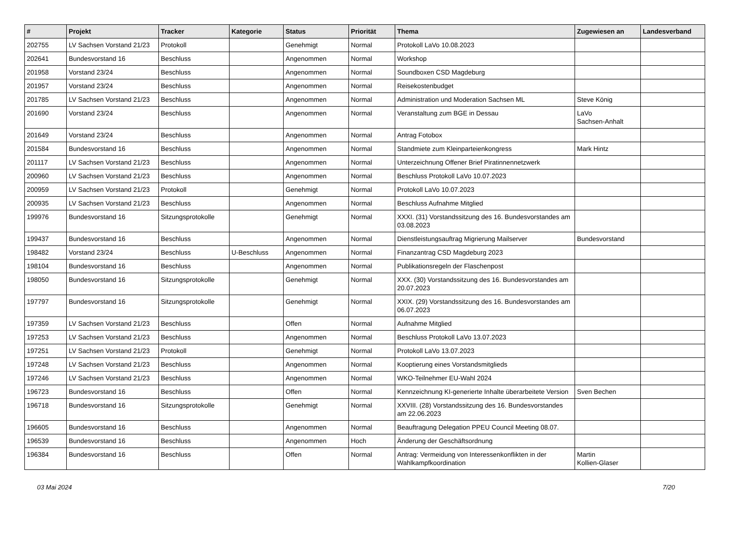| # | Projekt | Tracker | Kategorie | Status | Priorität | Thema | Zugewiesen an | Landesverband |
| --- | --- | --- | --- | --- | --- | --- | --- | --- |
| 202755 | LV Sachsen Vorstand 21/23 | Protokoll | | Genehmigt | Normal | Protokoll LaVo 10.08.2023 | | |
| 202641 | Bundesvorstand 16 | Beschluss | | Angenommen | Normal | Workshop | | |
| 201958 | Vorstand 23/24 | Beschluss | | Angenommen | Normal | Soundboxen CSD Magdeburg | | |
| 201957 | Vorstand 23/24 | Beschluss | | Angenommen | Normal | Reisekostenbudget | | |
| 201785 | LV Sachsen Vorstand 21/23 | Beschluss | | Angenommen | Normal | Administration und Moderation Sachsen ML | Steve König | |
| 201690 | Vorstand 23/24 | Beschluss | | Angenommen | Normal | Veranstaltung zum BGE in Dessau | LaVo Sachsen-Anhalt | |
| 201649 | Vorstand 23/24 | Beschluss | | Angenommen | Normal | Antrag Fotobox | | |
| 201584 | Bundesvorstand 16 | Beschluss | | Angenommen | Normal | Standmiete zum Kleinparteienkongress | Mark Hintz | |
| 201117 | LV Sachsen Vorstand 21/23 | Beschluss | | Angenommen | Normal | Unterzeichnung Offener Brief Piratinnennetzwerk | | |
| 200960 | LV Sachsen Vorstand 21/23 | Beschluss | | Angenommen | Normal | Beschluss Protokoll LaVo 10.07.2023 | | |
| 200959 | LV Sachsen Vorstand 21/23 | Protokoll | | Genehmigt | Normal | Protokoll LaVo 10.07.2023 | | |
| 200935 | LV Sachsen Vorstand 21/23 | Beschluss | | Angenommen | Normal | Beschluss Aufnahme Mitglied | | |
| 199976 | Bundesvorstand 16 | Sitzungsprotokolle | | Genehmigt | Normal | XXXI. (31) Vorstandssitzung des 16. Bundesvorstandes am 03.08.2023 | | |
| 199437 | Bundesvorstand 16 | Beschluss | | Angenommen | Normal | Dienstleistungsauftrag Migrierung Mailserver | Bundesvorstand | |
| 198482 | Vorstand 23/24 | Beschluss | U-Beschluss | Angenommen | Normal | Finanzantrag CSD Magdeburg 2023 | | |
| 198104 | Bundesvorstand 16 | Beschluss | | Angenommen | Normal | Publikationsregeln der Flaschenpost | | |
| 198050 | Bundesvorstand 16 | Sitzungsprotokolle | | Genehmigt | Normal | XXX. (30) Vorstandssitzung des 16. Bundesvorstandes am 20.07.2023 | | |
| 197797 | Bundesvorstand 16 | Sitzungsprotokolle | | Genehmigt | Normal | XXIX. (29) Vorstandssitzung des 16. Bundesvorstandes am 06.07.2023 | | |
| 197359 | LV Sachsen Vorstand 21/23 | Beschluss | | Offen | Normal | Aufnahme Mitglied | | |
| 197253 | LV Sachsen Vorstand 21/23 | Beschluss | | Angenommen | Normal | Beschluss Protokoll LaVo 13.07.2023 | | |
| 197251 | LV Sachsen Vorstand 21/23 | Protokoll | | Genehmigt | Normal | Protokoll LaVo 13.07.2023 | | |
| 197248 | LV Sachsen Vorstand 21/23 | Beschluss | | Angenommen | Normal | Kooptierung eines Vorstandsmitglieds | | |
| 197246 | LV Sachsen Vorstand 21/23 | Beschluss | | Angenommen | Normal | WKO-Teilnehmer EU-Wahl 2024 | | |
| 196723 | Bundesvorstand 16 | Beschluss | | Offen | Normal | Kennzeichnung KI-generierte Inhalte überarbeitete Version | Sven Bechen | |
| 196718 | Bundesvorstand 16 | Sitzungsprotokolle | | Genehmigt | Normal | XXVIII. (28) Vorstandssitzung des 16. Bundesvorstandes am 22.06.2023 | | |
| 196605 | Bundesvorstand 16 | Beschluss | | Angenommen | Normal | Beauftragung Delegation PPEU Council Meeting 08.07. | | |
| 196539 | Bundesvorstand 16 | Beschluss | | Angenommen | Hoch | Änderung der Geschäftsordnung | | |
| 196384 | Bundesvorstand 16 | Beschluss | | Offen | Normal | Antrag: Vermeidung von Interessenkonflikten in der Wahlkampfkoordination | Martin Kollien-Glaser | |
03 Mai 2024 7/20